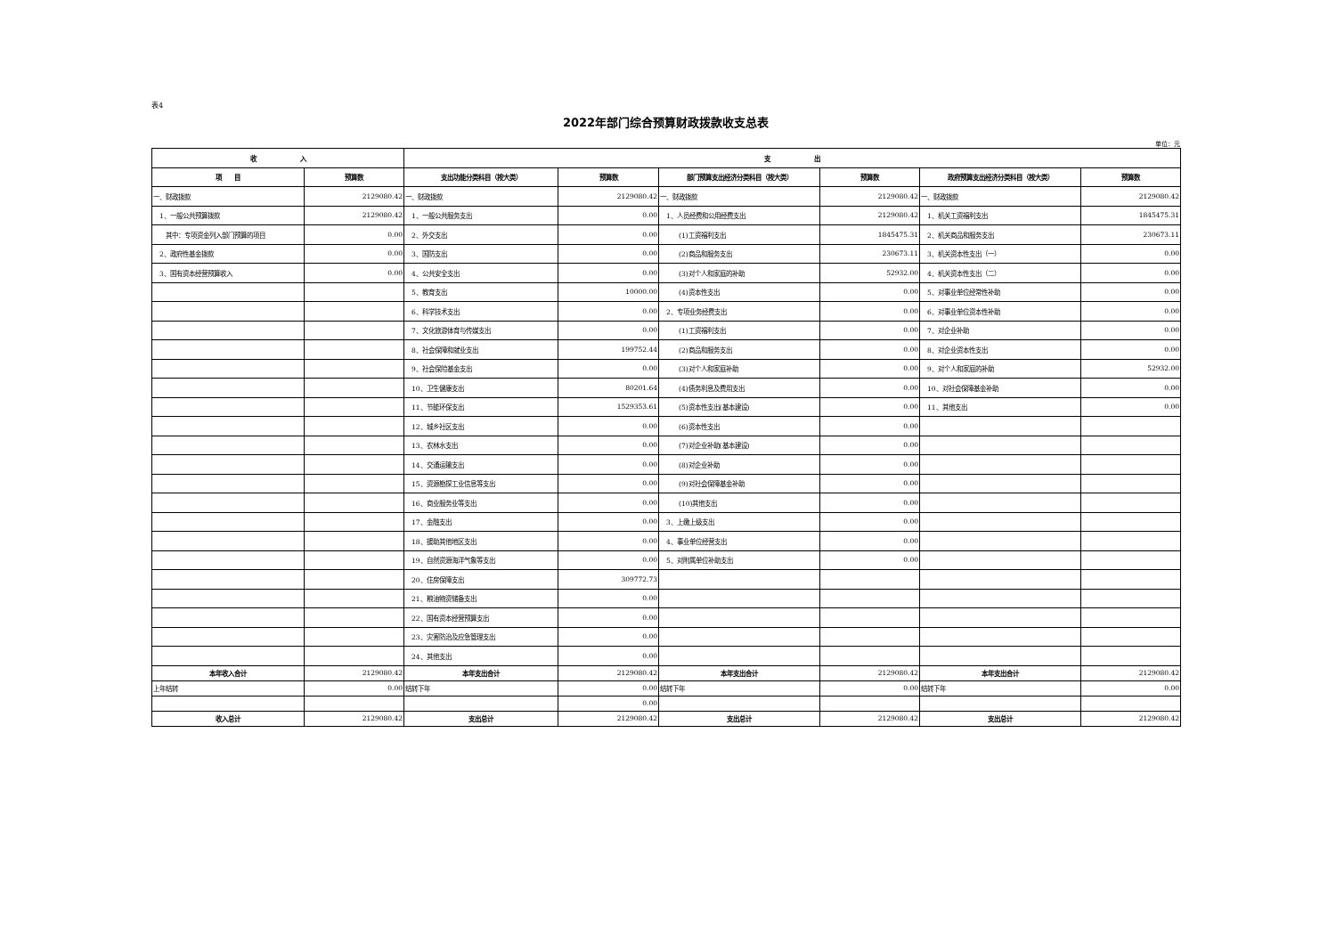表4
2022年部门综合预算财政拨款收支总表
单位：元
| 收 入 | | 支 出 | | | | | |
| --- | --- | --- | --- | --- | --- | --- | --- |
| 项 目 | 预算数 | 支出功能分类科目（按大类） | 预算数 | 部门预算支出经济分类科目（按大类） | 预算数 | 政府预算支出经济分类科目（按大类） | 预算数 |
| 一、财政拨款 | 2129080.42 | 一、财政拨款 | 2129080.42 | 一、财政拨款 | 2129080.42 | 一、财政拨款 | 2129080.42 |
| 1、一般公共预算拨款 | 2129080.42 | 1、一般公共服务支出 | 0.00 | 1、人员经费和公用经费支出 | 2129080.42 | 1、机关工资福利支出 | 1845475.31 |
| 其中：专项资金列入部门预算的项目 | 0.00 | 2、外交支出 | 0.00 | (1)工资福利支出 | 1845475.31 | 2、机关商品和服务支出 | 230673.11 |
| 2、政府性基金拨款 | 0.00 | 3、国防支出 | 0.00 | (2)商品和服务支出 | 230673.11 | 3、机关资本性支出（一） | 0.00 |
| 3、国有资本经营预算收入 | 0.00 | 4、公共安全支出 | 0.00 | (3)对个人和家庭的补助 | 52932.00 | 4、机关资本性支出（二） | 0.00 |
| | | 5、教育支出 | 10000.00 | (4)资本性支出 | 0.00 | 5、对事业单位经常性补助 | 0.00 |
| | | 6、科学技术支出 | 0.00 | 2、专项业务经费支出 | 0.00 | 6、对事业单位资本性补助 | 0.00 |
| | | 7、文化旅游体育与传媒支出 | 0.00 | (1)工资福利支出 | 0.00 | 7、对企业补助 | 0.00 |
| | | 8、社会保障和就业支出 | 199752.44 | (2)商品和服务支出 | 0.00 | 8、对企业资本性支出 | 0.00 |
| | | 9、社会保险基金支出 | 0.00 | (3)对个人和家庭补助 | 0.00 | 9、对个人和家庭的补助 | 52932.00 |
| | | 10、卫生健康支出 | 80201.64 | (4)债务利息及费用支出 | 0.00 | 10、对社会保障基金补助 | 0.00 |
| | | 11、节能环保支出 | 1529353.61 | (5)资本性支出(基本建设) | 0.00 | 11、其他支出 | 0.00 |
| | | 12、城乡社区支出 | 0.00 | (6)资本性支出 | 0.00 | | |
| | | 13、农林水支出 | 0.00 | (7)对企业补助(基本建设) | 0.00 | | |
| | | 14、交通运输支出 | 0.00 | (8)对企业补助 | 0.00 | | |
| | | 15、资源勘探工业信息等支出 | 0.00 | (9)对社会保障基金补助 | 0.00 | | |
| | | 16、商业服务业等支出 | 0.00 | (10)其他支出 | 0.00 | | |
| | | 17、金融支出 | 0.00 | 3、上缴上级支出 | 0.00 | | |
| | | 18、援助其他地区支出 | 0.00 | 4、事业单位经营支出 | 0.00 | | |
| | | 19、自然资源海洋气象等支出 | 0.00 | 5、对附属单位补助支出 | 0.00 | | |
| | | 20、住房保障支出 | 309772.73 | | | | |
| | | 21、粮油物资储备支出 | 0.00 | | | | |
| | | 22、国有资本经营预算支出 | 0.00 | | | | |
| | | 23、灾害防治及应急管理支出 | 0.00 | | | | |
| | | 24、其他支出 | 0.00 | | | | |
| 本年收入合计 | 2129080.42 | 本年支出合计 | 2129080.42 | 本年支出合计 | 2129080.42 | 本年支出合计 | 2129080.42 |
| 上年结转 | 0.00 | 结转下年 | 0.00 | 结转下年 | 0.00 | 结转下年 | 0.00 |
| | | | 0.00 | | | | |
| 收入总计 | 2129080.42 | 支出总计 | 2129080.42 | 支出总计 | 2129080.42 | 支出总计 | 2129080.42 |